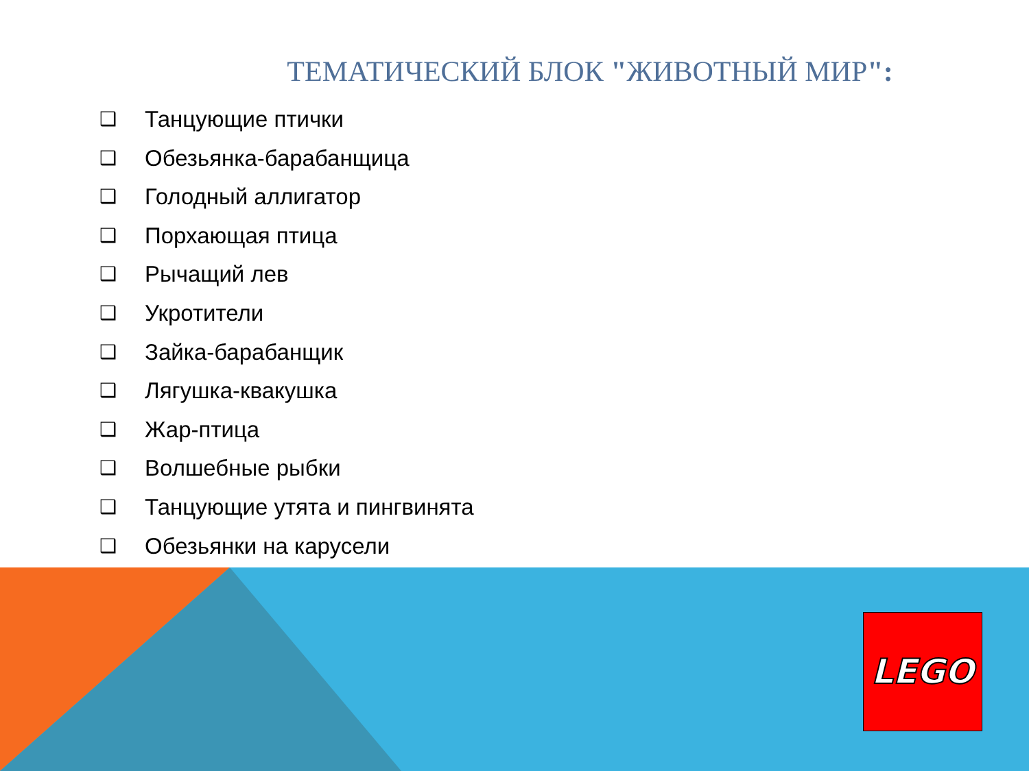ТЕМАТИЧЕСКИЙ БЛОК "ЖИВОТНЫЙ МИР":
❑ Танцующие птички
❑ Обезьянка-барабанщица
❑ Голодный аллигатор
❑ Порхающая птица
❑ Рычащий лев
❑ Укротители
❑ Зайка-барабанщик
❑ Лягушка-квакушка
❑ Жар-птица
❑ Волшебные рыбки
❑ Танцующие утята и пингвинята
❑ Обезьянки на карусели
LEGO